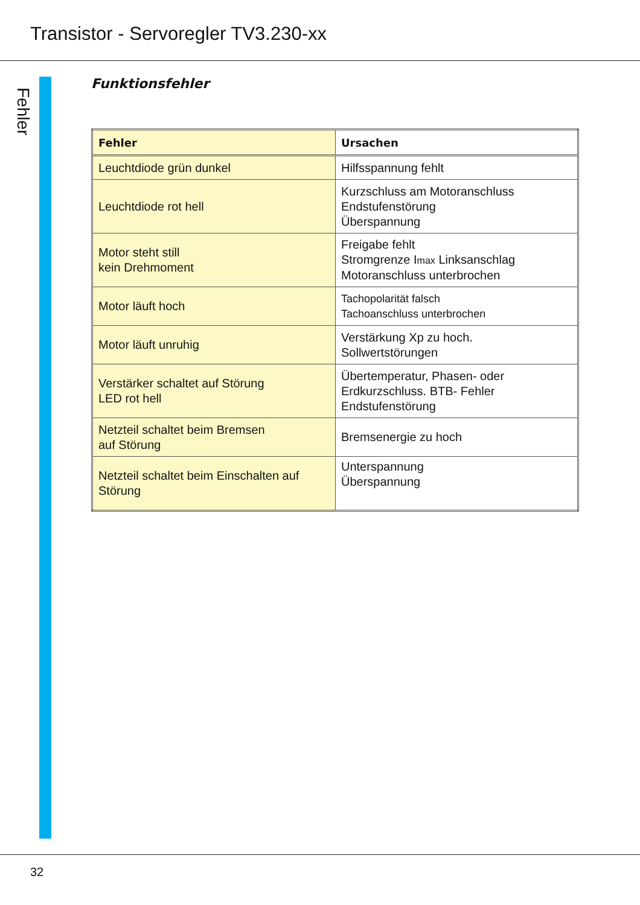Transistor - Servoregler TV3.230-xx
Fehler
Funktionsfehler
| Fehler | Ursachen |
| --- | --- |
| Leuchtdiode grün dunkel | Hilfsspannung fehlt |
| Leuchtdiode rot hell | Kurzschluss am Motoranschluss Endstufenstörung Überspannung |
| Motor steht still kein Drehmoment | Freigabe fehlt Stromgrenze I max Linksanschlag Motoranschluss unterbrochen |
| Motor läuft hoch | Tachopolarität falsch Tachoanschluss unterbrochen |
| Motor läuft unruhig | Verstärkung Xp zu hoch. Sollwertstörungen |
| Verstärker schaltet auf Störung LED rot hell | Übertemperatur, Phasen- oder Erdkurzschluss. BTB- Fehler Endstufenstörung |
| Netzteil schaltet beim Bremsen auf Störung | Bremsenergie zu hoch |
| Netzteil schaltet beim Einschalten auf Störung | Unterspannung Überspannung |
32